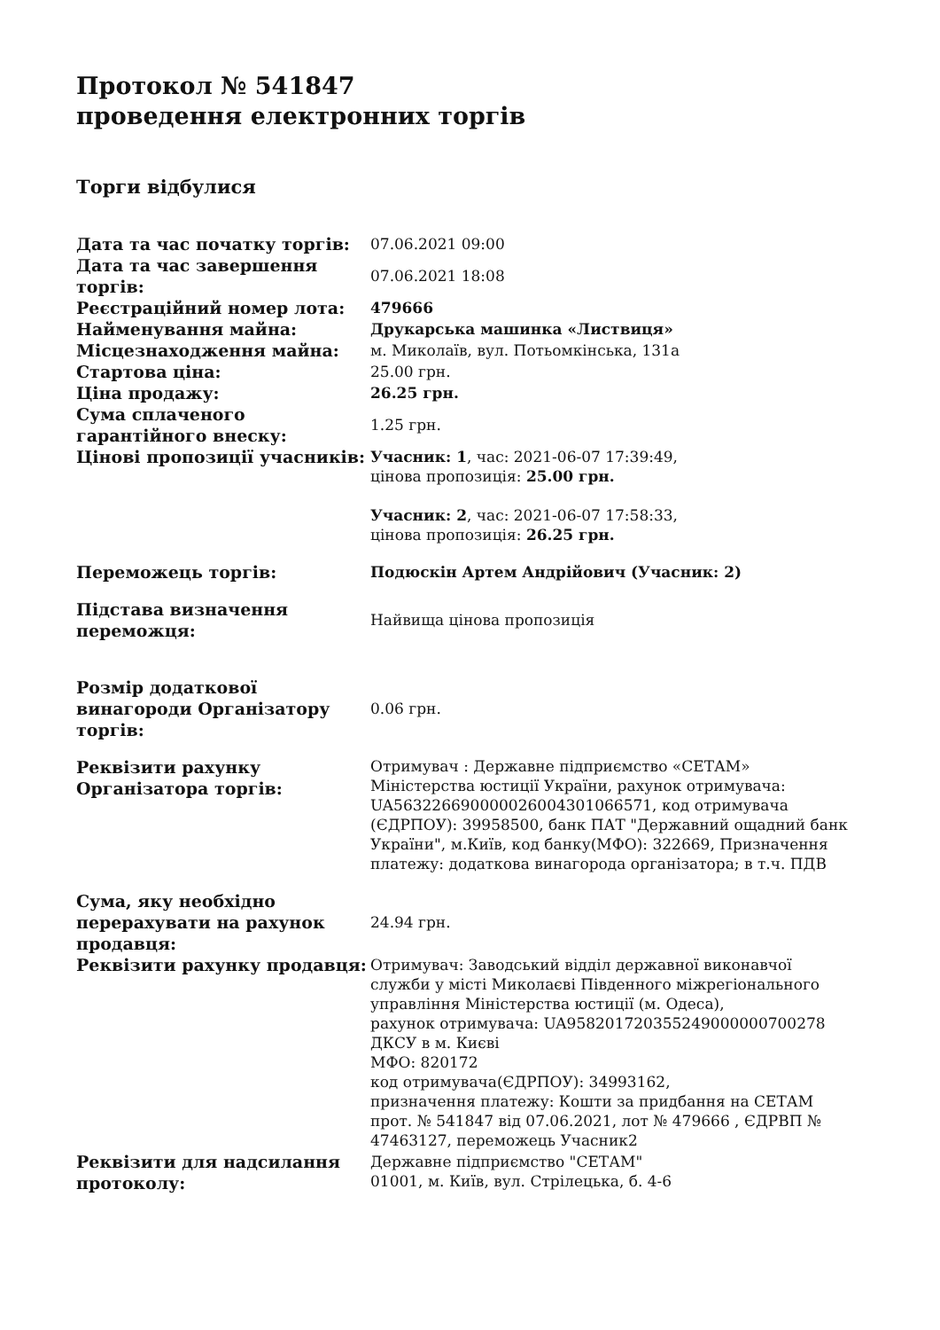Протокол № 541847
проведення електронних торгів
Торги відбулися
| Дата та час початку торгів: | 07.06.2021 09:00 |
| Дата та час завершення торгів: | 07.06.2021 18:08 |
| Реєстраційний номер лота: | 479666 |
| Найменування майна: | Друкарська машинка «Листвиця» |
| Місцезнаходження майна: | м. Миколаїв, вул. Потьомкінська, 131а |
| Стартова ціна: | 25.00 грн. |
| Ціна продажу: | 26.25 грн. |
| Сума сплаченого гарантійного внеску: | 1.25 грн. |
| Цінові пропозиції учасників: | Учасник: 1 , час: 2021-06-07 17:39:49, цінова пропозиція: 25.00 грн. Учасник: 2 , час: 2021-06-07 17:58:33, цінова пропозиція: 26.25 грн. |
| Переможець торгів: | Подюскін Артем Андрійович (Учасник: 2) |
| Підстава визначення переможця: | Найвища цінова пропозиція |
| Розмір додаткової винагороди Організатору торгів: | 0.06 грн. |
| Реквізити рахунку Організатора торгів: | Отримувач : Державне підприємство «СЕТАМ» Міністерства юстиції України, рахунок отримувача: UA563226690000026004301066571, код отримувача (ЄДРПОУ): 39958500, банк ПАТ "Державний ощадний банк України", м.Київ, код банку(МФО): 322669, Призначення платежу: додаткова винагорода організатора; в т.ч. ПДВ |
| Сума, яку необхідно перерахувати на рахунок продавця: | 24.94 грн. |
| Реквізити рахунку продавця: | Отримувач: Заводський відділ державної виконавчої служби у місті Миколаєві Південного міжрегіонального управління Міністерства юстиції (м. Одеса), рахунок отримувача: UA958201720355249000000700278 ДКСУ в м. Києві МФО: 820172 код отримувача(ЄДРПОУ): 34993162, призначення платежу: Кошти за придбання на СЕТАМ прот. № 541847 від 07.06.2021, лот № 479666 , ЄДРВП № 47463127, переможець Учасник2 |
| Реквізити для надсилання протоколу: | Державне підприємство "СЕТАМ" 01001, м. Київ, вул. Стрілецька, б. 4-6 |